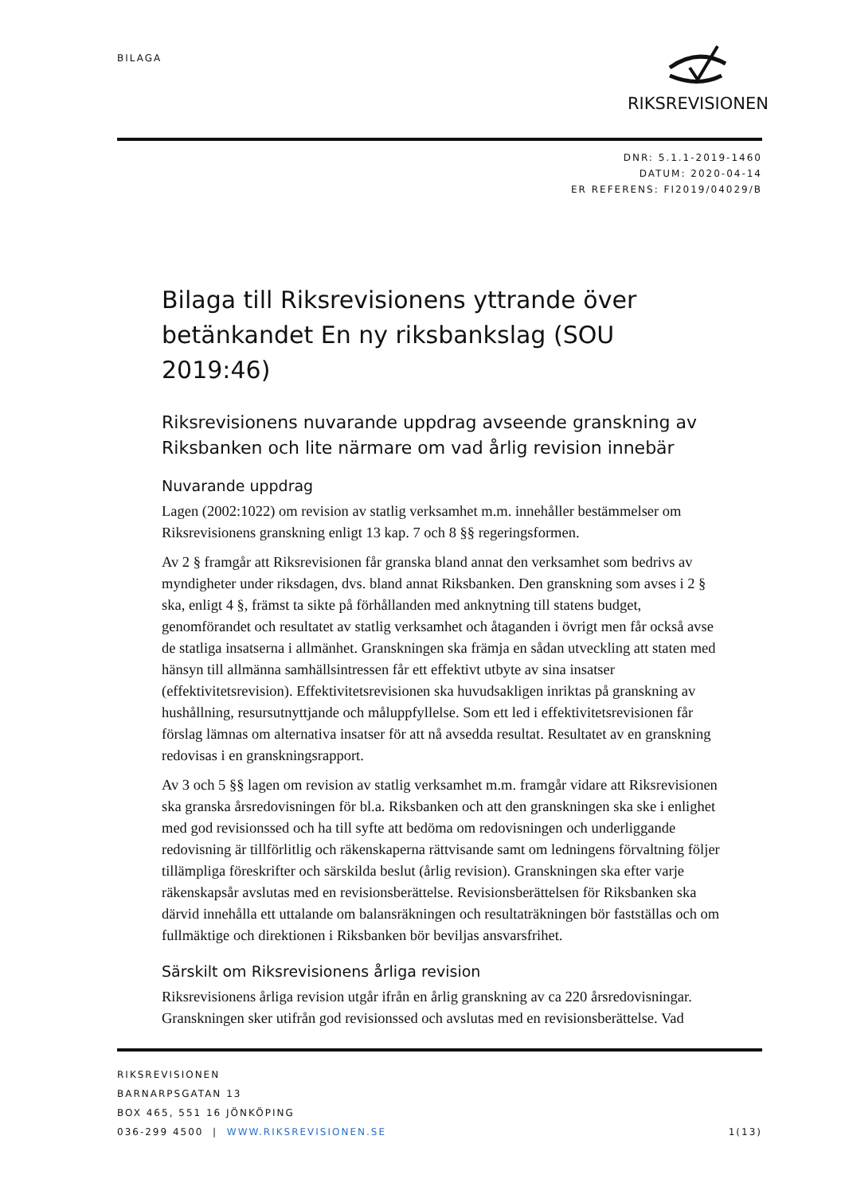BILAGA RIKSREVISIONEN
DNR: 5.1.1-2019-1460
DATUM: 2020-04-14
ER REFERENS: FI2019/04029/B
Bilaga till Riksrevisionens yttrande över betänkandet En ny riksbankslag (SOU 2019:46)
Riksrevisionens nuvarande uppdrag avseende granskning av Riksbanken och lite närmare om vad årlig revision innebär
Nuvarande uppdrag
Lagen (2002:1022) om revision av statlig verksamhet m.m. innehåller bestämmelser om Riksrevisionens granskning enligt 13 kap. 7 och 8 §§ regeringsformen.
Av 2 § framgår att Riksrevisionen får granska bland annat den verksamhet som bedrivs av myndigheter under riksdagen, dvs. bland annat Riksbanken. Den granskning som avses i 2 § ska, enligt 4 §, främst ta sikte på förhållanden med anknytning till statens budget, genomförandet och resultatet av statlig verksamhet och åtaganden i övrigt men får också avse de statliga insatserna i allmänhet. Granskningen ska främja en sådan utveckling att staten med hänsyn till allmänna samhällsintressen får ett effektivt utbyte av sina insatser (effektivitetsrevision). Effektivitetsrevisionen ska huvudsakligen inriktas på granskning av hushållning, resursutnyttjande och måluppfyllelse. Som ett led i effektivitetsrevisionen får förslag lämnas om alternativa insatser för att nå avsedda resultat. Resultatet av en granskning redovisas i en granskningsrapport.
Av 3 och 5 §§ lagen om revision av statlig verksamhet m.m. framgår vidare att Riksrevisionen ska granska årsredovisningen för bl.a. Riksbanken och att den granskningen ska ske i enlighet med god revisionssed och ha till syfte att bedöma om redovisningen och underliggande redovisning är tillförlitlig och räkenskaperna rättvisande samt om ledningens förvaltning följer tillämpliga föreskrifter och särskilda beslut (årlig revision). Granskningen ska efter varje räkenskapsår avslutas med en revisionsberättelse. Revisionsberättelsen för Riksbanken ska därvid innehålla ett uttalande om balansräkningen och resultaträkningen bör fastställas och om fullmäktige och direktionen i Riksbanken bör beviljas ansvarsfrihet.
Särskilt om Riksrevisionens årliga revision
Riksrevisionens årliga revision utgår ifrån en årlig granskning av ca 220 årsredovisningar. Granskningen sker utifrån god revisionssed och avslutas med en revisionsberättelse. Vad
RIKSREVISIONEN
BARNARPSGATAN 13
BOX 465, 551 16 JÖNKÖPING
036-299 4500 | WWW.RIKSREVISIONEN.SE 1(13)